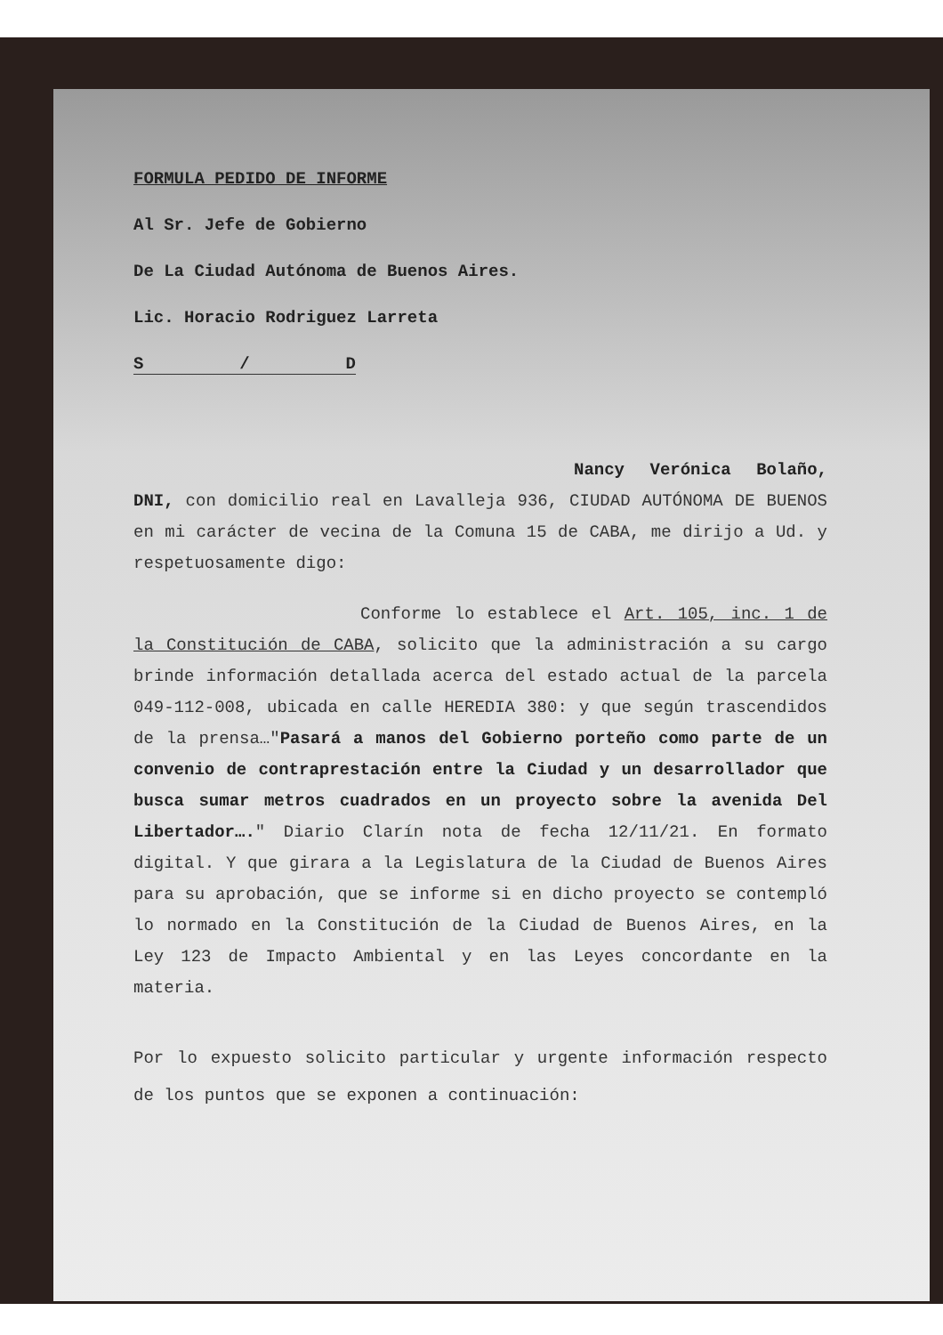FORMULA PEDIDO DE INFORME
Al Sr. Jefe de Gobierno
De La Ciudad Autónoma de Buenos Aires.
Lic. Horacio Rodriguez Larreta
S / D
Nancy Verónica Bolaño, DNI, con domicilio real en Lavalleja 936, CIUDAD AUTÓNOMA DE BUENOS en mi carácter de vecina de la Comuna 15 de CABA, me dirijo a Ud. y respetuosamente digo:
Conforme lo establece el Art. 105, inc. 1 de la Constitución de CABA, solicito que la administración a su cargo brinde información detallada acerca del estado actual de la parcela 049-112-008, ubicada en calle HEREDIA 380: y que según trascendidos de la prensa…"Pasará a manos del Gobierno porteño como parte de un convenio de contraprestación entre la Ciudad y un desarrollador que busca sumar metros cuadrados en un proyecto sobre la avenida Del Libertador…." Diario Clarín nota de fecha 12/11/21. En formato digital. Y que girara a la Legislatura de la Ciudad de Buenos Aires para su aprobación, que se informe si en dicho proyecto se contempló lo normado en la Constitución de la Ciudad de Buenos Aires, en la Ley 123 de Impacto Ambiental y en las Leyes concordante en la materia.
Por lo expuesto solicito particular y urgente información respecto de los puntos que se exponen a continuación: